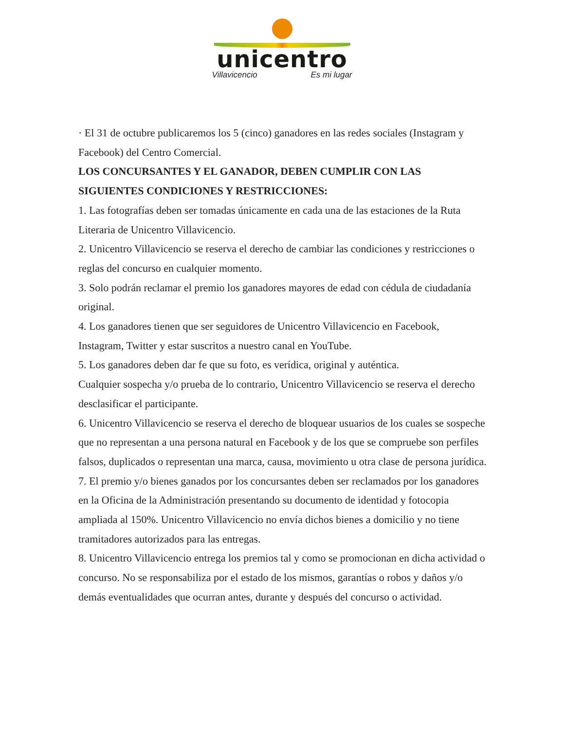unicentro
Villavicencio Es mi lugar
· El 31 de octubre publicaremos los 5 (cinco) ganadores en las redes sociales (Instagram y Facebook) del Centro Comercial.
LOS CONCURSANTES Y EL GANADOR, DEBEN CUMPLIR CON LAS SIGUIENTES CONDICIONES Y RESTRICCIONES:
1. Las fotografías deben ser tomadas únicamente en cada una de las estaciones de la Ruta Literaria de Unicentro Villavicencio.
2. Unicentro Villavicencio se reserva el derecho de cambiar las condiciones y restricciones o reglas del concurso en cualquier momento.
3. Solo podrán reclamar el premio los ganadores mayores de edad con cédula de ciudadanía original.
4. Los ganadores tienen que ser seguidores de Unicentro Villavicencio en Facebook, Instagram, Twitter y estar suscritos a nuestro canal en YouTube.
5. Los ganadores deben dar fe que su foto, es verídica, original y auténtica.
Cualquier sospecha y/o prueba de lo contrario, Unicentro Villavicencio se reserva el derecho desclasificar el participante.
6. Unicentro Villavicencio se reserva el derecho de bloquear usuarios de los cuales se sospeche que no representan a una persona natural en Facebook y de los que se compruebe son perfiles falsos, duplicados o representan una marca, causa, movimiento u otra clase de persona jurídica.
7. El premio y/o bienes ganados por los concursantes deben ser reclamados por los ganadores en la Oficina de la Administración presentando su documento de identidad y fotocopia ampliada al 150%. Unicentro Villavicencio no envía dichos bienes a domicilio y no tiene tramitadores autorizados para las entregas.
8. Unicentro Villavicencio entrega los premios tal y como se promocionan en dicha actividad o concurso. No se responsabiliza por el estado de los mismos, garantías o robos y daños y/o demás eventualidades que ocurran antes, durante y después del concurso o actividad.